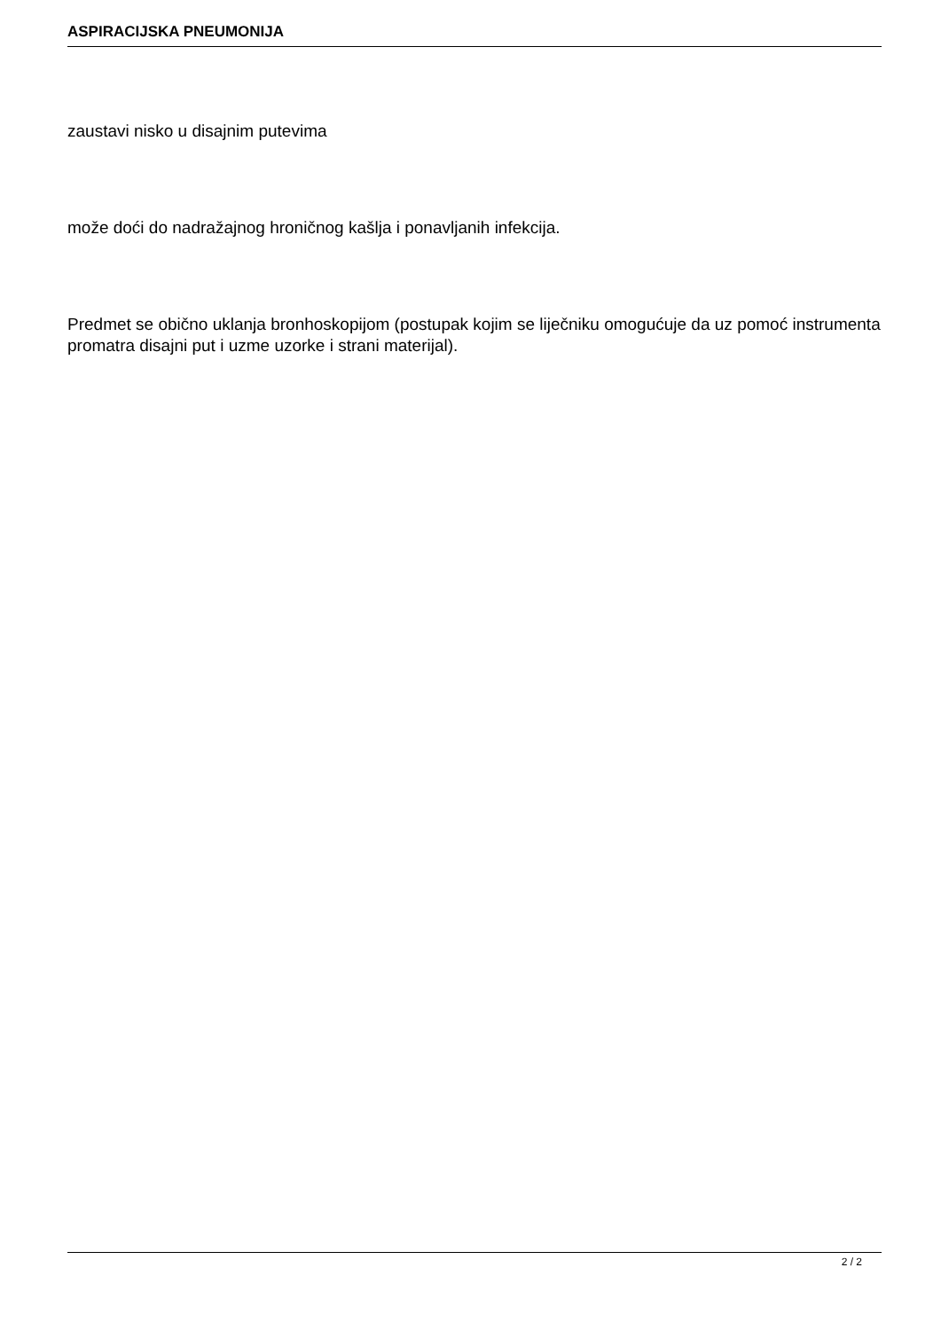ASPIRACIJSKA PNEUMONIJA
zaustavi nisko u disajnim putevima
može doći do nadražajnog hroničnog kašlja i ponavljanih infekcija.
Predmet se obično uklanja bronhoskopijom (postupak kojim se liječniku omogućuje da uz pomoć instrumenta promatra disajni put i uzme uzorke i strani materijal).
2 / 2